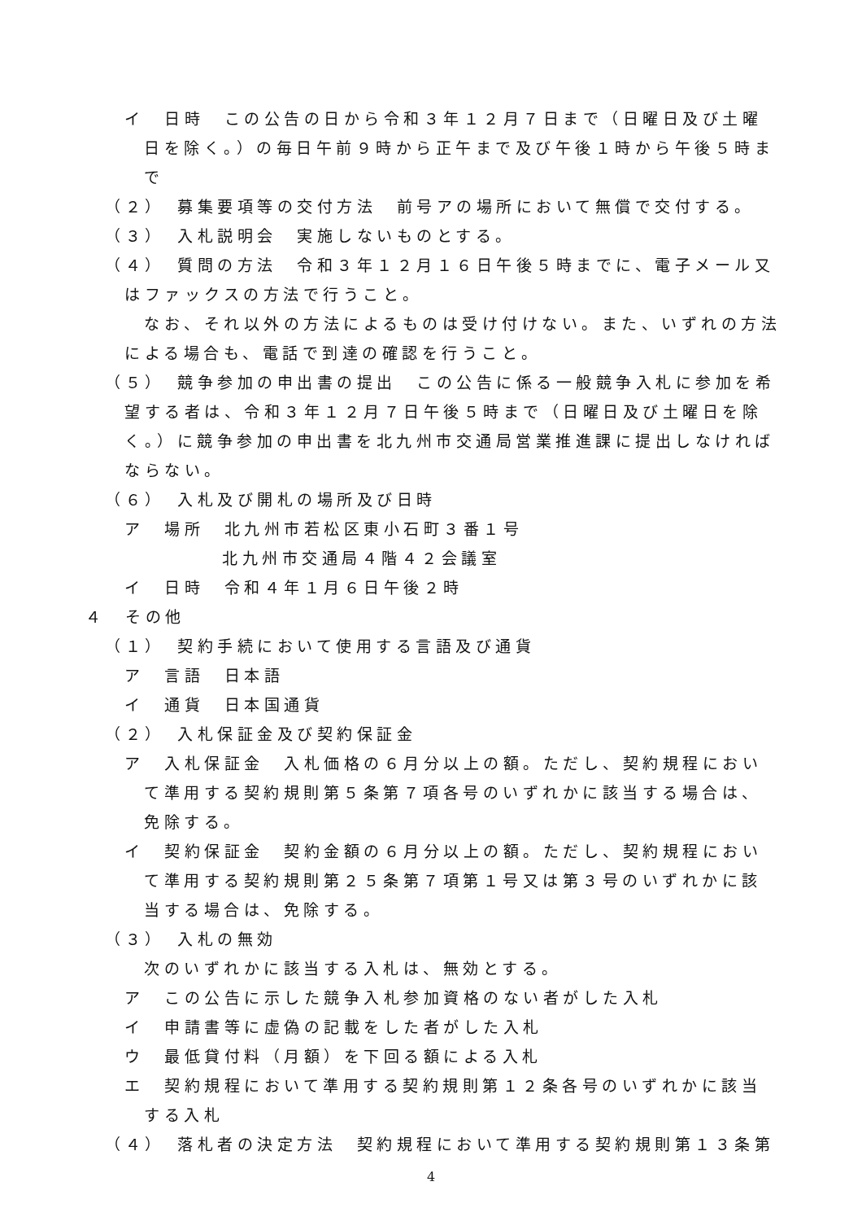イ　日時　この公告の日から令和３年１２月７日まで（日曜日及び土曜日を除く。）の毎日午前９時から正午まで及び午後１時から午後５時まで
（２）　募集要項等の交付方法　前号アの場所において無償で交付する。
（３）　入札説明会　実施しないものとする。
（４）　質問の方法　令和３年１２月１６日午後５時までに、電子メール又はファックスの方法で行うこと。
なお、それ以外の方法によるものは受け付けない。また、いずれの方法による場合も、電話で到達の確認を行うこと。
（５）　競争参加の申出書の提出　この公告に係る一般競争入札に参加を希望する者は、令和３年１２月７日午後５時まで（日曜日及び土曜日を除く。）に競争参加の申出書を北九州市交通局営業推進課に提出しなければならない。
（６）　入札及び開札の場所及び日時
ア　場所　北九州市若松区東小石町３番１号
北九州市交通局４階４２会議室
イ　日時　令和４年１月６日午後２時
４　その他
（１）　契約手続において使用する言語及び通貨
ア　言語　日本語
イ　通貨　日本国通貨
（２）　入札保証金及び契約保証金
ア　入札保証金　入札価格の６月分以上の額。ただし、契約規程において準用する契約規則第５条第７項各号のいずれかに該当する場合は、免除する。
イ　契約保証金　契約金額の６月分以上の額。ただし、契約規程において準用する契約規則第２５条第７項第１号又は第３号のいずれかに該当する場合は、免除する。
（３）　入札の無効
次のいずれかに該当する入札は、無効とする。
ア　この公告に示した競争入札参加資格のない者がした入札
イ　申請書等に虚偽の記載をした者がした入札
ウ　最低貸付料（月額）を下回る額による入札
エ　契約規程において準用する契約規則第１２条各号のいずれかに該当する入札
（４）　落札者の決定方法　契約規程において準用する契約規則第１３条第
4